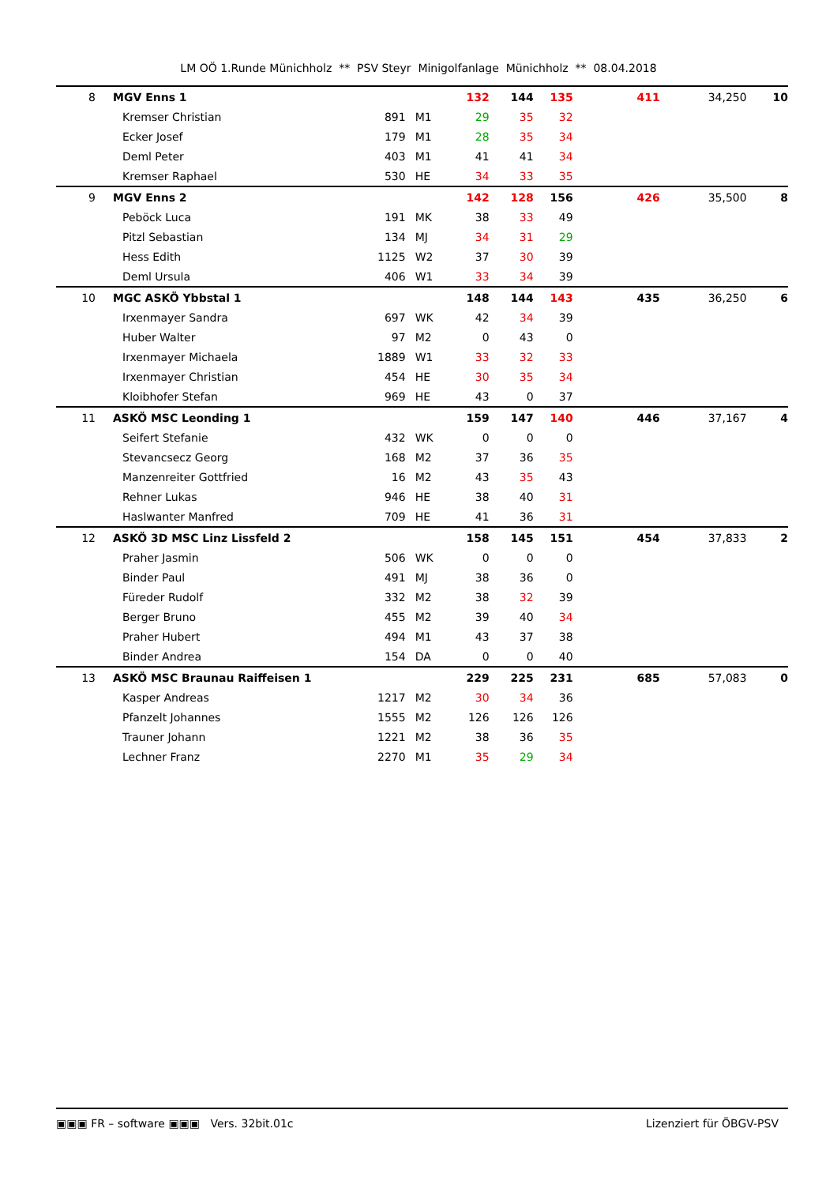LM OÖ 1.Runde Münichholz ** PSV Steyr Minigolfanlage Münichholz ** 08.04.2018
| 8 | | MGV Enns 1 | | | 132 | 144 | 135 | 411 | 34,250 | 10 |
| | | Kremser Christian | 891 | M1 | 29 | 35 | 32 | | | |
| | | Ecker Josef | 179 | M1 | 28 | 35 | 34 | | | |
| | | Deml Peter | 403 | M1 | 41 | 41 | 34 | | | |
| | | Kremser Raphael | 530 | HE | 34 | 33 | 35 | | | |
| 9 | | MGV Enns 2 | | | 142 | 128 | 156 | 426 | 35,500 | 8 |
| | | Peböck Luca | 191 | MK | 38 | 33 | 49 | | | |
| | | Pitzl Sebastian | 134 | MJ | 34 | 31 | 29 | | | |
| | | Hess Edith | 1125 | W2 | 37 | 30 | 39 | | | |
| | | Deml Ursula | 406 | W1 | 33 | 34 | 39 | | | |
| 10 | | MGC ASKÖ Ybbstal 1 | | | 148 | 144 | 143 | 435 | 36,250 | 6 |
| | | Irxenmayer Sandra | 697 | WK | 42 | 34 | 39 | | | |
| | | Huber Walter | 97 | M2 | 0 | 43 | 0 | | | |
| | | Irxenmayer Michaela | 1889 | W1 | 33 | 32 | 33 | | | |
| | | Irxenmayer Christian | 454 | HE | 30 | 35 | 34 | | | |
| | | Kloibhofer Stefan | 969 | HE | 43 | 0 | 37 | | | |
| 11 | | ASKÖ MSC Leonding 1 | | | 159 | 147 | 140 | 446 | 37,167 | 4 |
| | | Seifert Stefanie | 432 | WK | 0 | 0 | 0 | | | |
| | | Stevancsecz Georg | 168 | M2 | 37 | 36 | 35 | | | |
| | | Manzenreiter Gottfried | 16 | M2 | 43 | 35 | 43 | | | |
| | | Rehner Lukas | 946 | HE | 38 | 40 | 31 | | | |
| | | Haslwanter Manfred | 709 | HE | 41 | 36 | 31 | | | |
| 12 | | ASKÖ 3D MSC Linz Lissfeld 2 | | | 158 | 145 | 151 | 454 | 37,833 | 2 |
| | | Praher Jasmin | 506 | WK | 0 | 0 | 0 | | | |
| | | Binder Paul | 491 | MJ | 38 | 36 | 0 | | | |
| | | Füreder Rudolf | 332 | M2 | 38 | 32 | 39 | | | |
| | | Berger Bruno | 455 | M2 | 39 | 40 | 34 | | | |
| | | Praher Hubert | 494 | M1 | 43 | 37 | 38 | | | |
| | | Binder Andrea | 154 | DA | 0 | 0 | 40 | | | |
| 13 | | ASKÖ MSC Braunau Raiffeisen 1 | | | 229 | 225 | 231 | 685 | 57,083 | 0 |
| | | Kasper Andreas | 1217 | M2 | 30 | 34 | 36 | | | |
| | | Pfanzelt Johannes | 1555 | M2 | 126 | 126 | 126 | | | |
| | | Trauner Johann | 1221 | M2 | 38 | 36 | 35 | | | |
| | | Lechner Franz | 2270 | M1 | 35 | 29 | 34 | | | |
▣▣▣ FR – software ▣▣▣ Vers. 32bit.01c Lizenziert für ÖBGV-PSV